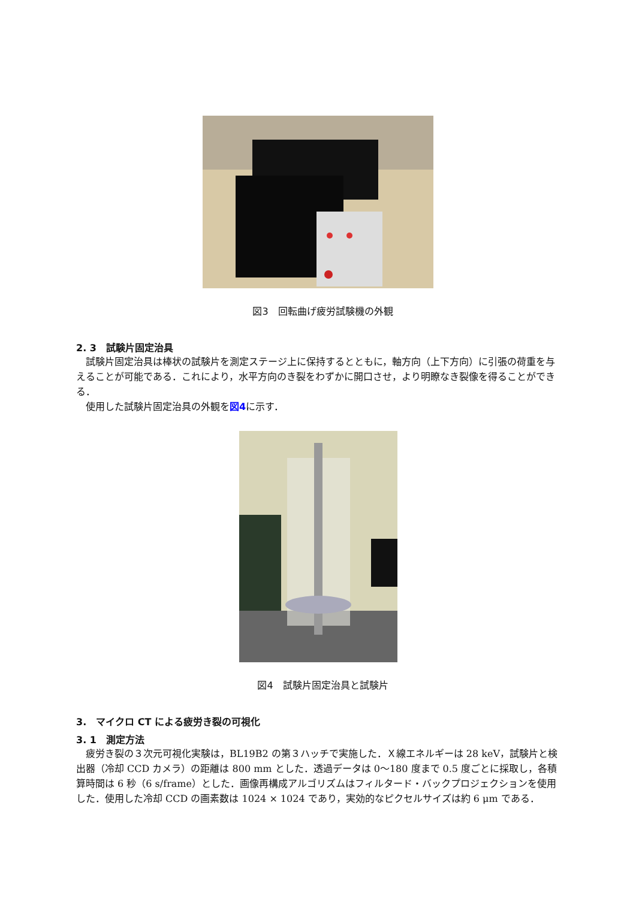図3　回転曲げ疲労試験機の外観
2. 3　試験片固定治具
試験片固定治具は棒状の試験片を測定ステージ上に保持するとともに，軸方向（上下方向）に引張の荷重を与えることが可能である．これにより，水平方向のき裂をわずかに開口させ，より明瞭なき裂像を得ることができる．
使用した試験片固定治具の外観を図4に示す．
図4　試験片固定治具と試験片
3.　マイクロ CT による疲労き裂の可視化
3. 1　測定方法
疲労き裂の３次元可視化実験は，BL19B2 の第３ハッチで実施した．Ｘ線エネルギーは 28 keV，試験片と検出器（冷却 CCD カメラ）の距離は 800 mm とした．透過データは 0〜180 度まで 0.5 度ごとに採取し，各積算時間は 6 秒（6 s/frame）とした．画像再構成アルゴリズムはフィルタード・バックプロジェクションを使用した．使用した冷却 CCD の画素数は 1024 × 1024 であり，実効的なピクセルサイズは約 6 μm である．